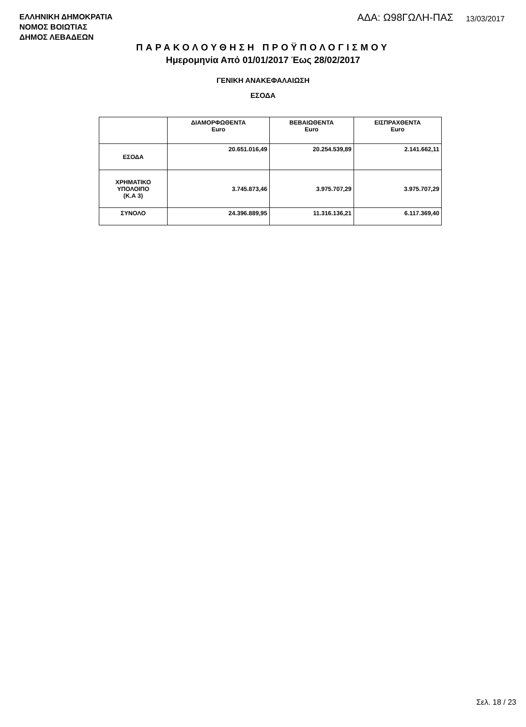ΕΛΛΗΝΙΚΗ ΔΗΜΟΚΡΑΤΙΑ
ΝΟΜΟΣ ΒΟΙΩΤΙΑΣ
ΔΗΜΟΣ ΛΕΒΑΔΕΩΝ
ΑΔΑ: Ω98ΓΩΛΗ-ΠΑΣ
13/03/2017
ΠΑΡΑΚΟΛΟΥΘΗΣΗ ΠΡΟΫΠΟΛΟΓΙΣΜΟΥ
Ημερομηνία Από 01/01/2017 Έως 28/02/2017
ΓΕΝΙΚΗ ΑΝΑΚΕΦΑΛΑΙΩΣΗ
ΕΣΟΔΑ
| | ΔΙΑΜΟΡΦΩΘΕΝΤΑ Euro | ΒΕΒΑΙΩΘΕΝΤΑ Euro | ΕΙΣΠΡΑΧΘΕΝΤΑ Euro |
| --- | --- | --- | --- |
| ΕΣΟΔΑ | 20.651.016,49 | 20.254.539,89 | 2.141.662,11 |
| ΧΡΗΜΑΤΙΚΟ ΥΠΟΛΟΙΠΟ (Κ.Α 3) | 3.745.873,46 | 3.975.707,29 | 3.975.707,29 |
| ΣΥΝΟΛΟ | 24.396.889,95 | 11.316.136,21 | 6.117.369,40 |
Σελ. 18 / 23